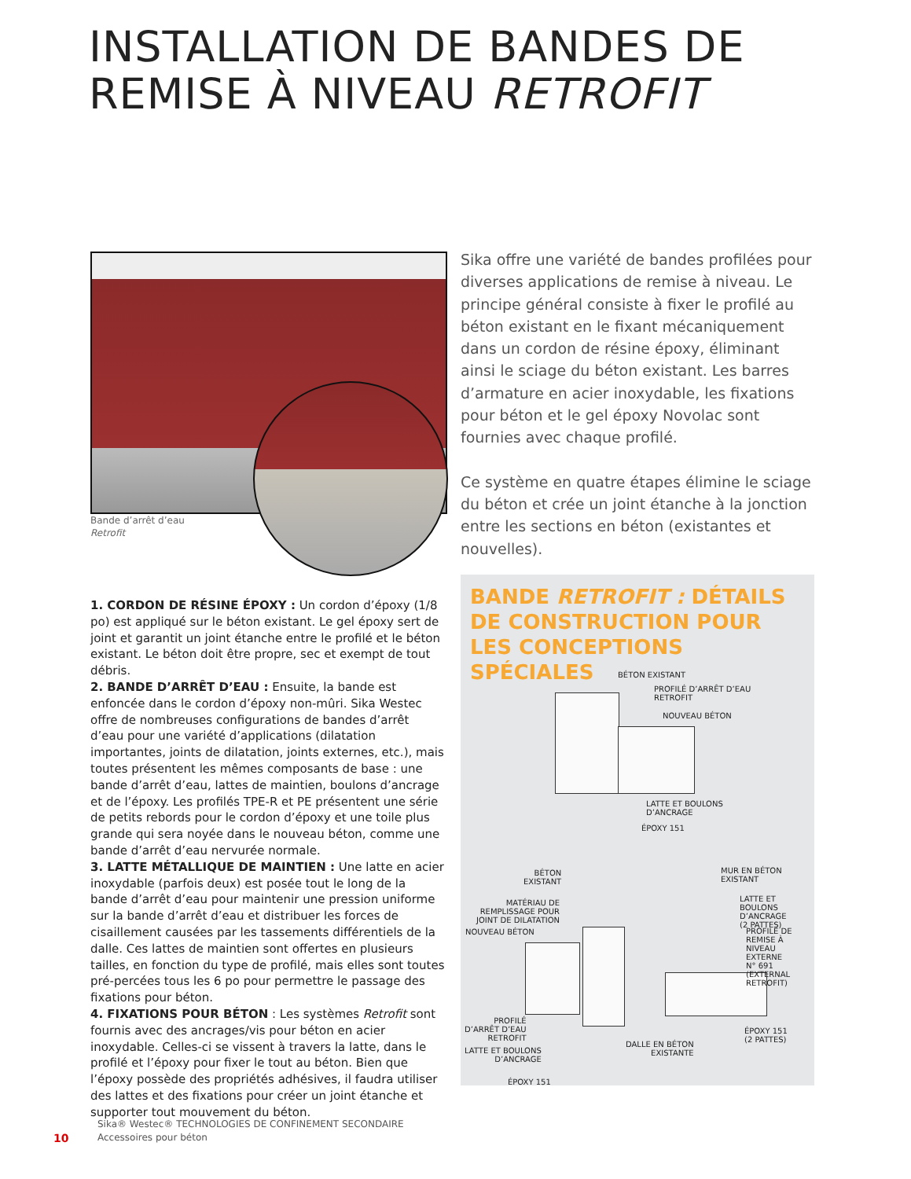INSTALLATION DE BANDES DE
REMISE À NIVEAU RETROFIT
Bande d’arrêt d’eau
Retrofit
Sika offre une variété de bandes profilées pour diverses applications de remise à niveau. Le principe général consiste à fixer le profilé au béton existant en le fixant mécaniquement dans un cordon de résine époxy, éliminant ainsi le sciage du béton existant. Les barres d’armature en acier inoxydable, les fixations pour béton et le gel époxy Novolac sont fournies avec chaque profilé.
Ce système en quatre étapes élimine le sciage du béton et crée un joint étanche à la jonction entre les sections en béton (existantes et nouvelles).
1. CORDON DE RÉSINE ÉPOXY : Un cordon d’époxy (1/8 po) est appliqué sur le béton existant. Le gel époxy sert de joint et garantit un joint étanche entre le profilé et le béton existant. Le béton doit être propre, sec et exempt de tout débris.
2. BANDE D’ARRÊT D’EAU : Ensuite, la bande est enfoncée dans le cordon d’époxy non-mûri. Sika Westec offre de nombreuses configurations de bandes d’arrêt d’eau pour une variété d’applications (dilatation importantes, joints de dilatation, joints externes, etc.), mais toutes présentent les mêmes composants de base : une bande d’arrêt d’eau, lattes de maintien, boulons d’ancrage et de l’époxy. Les profilés TPE-R et PE présentent une série de petits rebords pour le cordon d’époxy et une toile plus grande qui sera noyée dans le nouveau béton, comme une bande d’arrêt d’eau nervurée normale.
3. LATTE MÉTALLIQUE DE MAINTIEN : Une latte en acier inoxydable (parfois deux) est posée tout le long de la bande d’arrêt d’eau pour maintenir une pression uniforme sur la bande d’arrêt d’eau et distribuer les forces de cisaillement causées par les tassements différentiels de la dalle. Ces lattes de maintien sont offertes en plusieurs tailles, en fonction du type de profilé, mais elles sont toutes pré-percées tous les 6 po pour permettre le passage des fixations pour béton.
4. FIXATIONS POUR BÉTON : Les systèmes Retrofit sont fournis avec des ancrages/vis pour béton en acier inoxydable. Celles-ci se vissent à travers la latte, dans le profilé et l’époxy pour fixer le tout au béton. Bien que l’époxy possède des propriétés adhésives, il faudra utiliser des lattes et des fixations pour créer un joint étanche et supporter tout mouvement du béton.
BANDE RETROFIT : DÉTAILS DE CONSTRUCTION POUR LES CONCEPTIONS SPÉCIALES
BÉTON EXISTANT
PROFILÉ D’ARRÊT D’EAU
RETROFIT
NOUVEAU BÉTON
LATTE ET BOULONS
D’ANCRAGE
ÉPOXY 151
BÉTON
EXISTANT
MATÉRIAU DE
REMPLISSAGE POUR
JOINT DE DILATATION
NOUVEAU BÉTON
PROFILÉ
D’ARRÊT D’EAU
RETROFIT
LATTE ET BOULONS
D’ANCRAGE
ÉPOXY 151
MUR EN BÉTON
EXISTANT
LATTE ET BOULONS
D’ANCRAGE
(2 PATTES)
PROFILÉ DE
REMISE À NIVEAU
EXTERNE
N° 691 (EXTERNAL
RETROFIT)
ÉPOXY 151
(2 PATTES)
DALLE EN BÉTON
EXISTANTE
10
Sika® Westec® TECHNOLOGIES DE CONFINEMENT SECONDAIRE
Accessoires pour béton